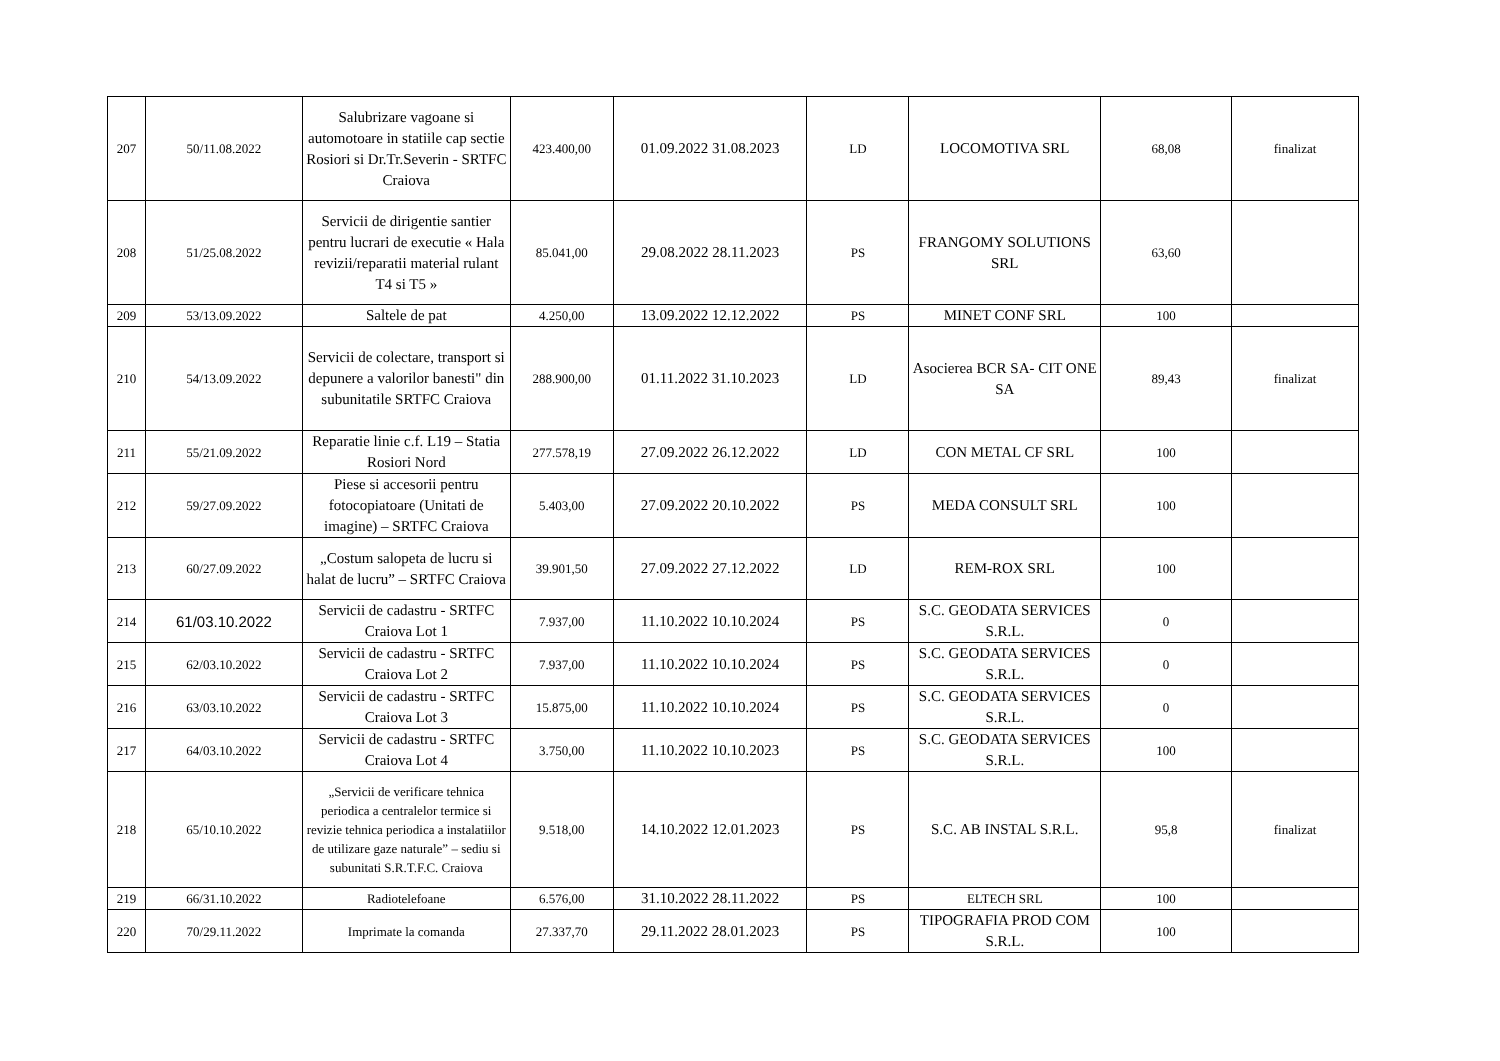| 207 | 50/11.08.2022 | Salubrizare vagoane si automotoare in statiile cap sectie Rosiori si Dr.Tr.Severin - SRTFC Craiova | 423.400,00 | 01.09.2022 31.08.2023 | LD | LOCOMOTIVA SRL | 68,08 | finalizat |
| 208 | 51/25.08.2022 | Servicii de dirigentie santier pentru lucrari de executie « Hala revizii/reparatii material rulant T4 si T5 » | 85.041,00 | 29.08.2022 28.11.2023 | PS | FRANGOMY SOLUTIONS SRL | 63,60 | |
| 209 | 53/13.09.2022 | Saltele de pat | 4.250,00 | 13.09.2022 12.12.2022 | PS | MINET CONF SRL | 100 | |
| 210 | 54/13.09.2022 | Servicii de colectare, transport si depunere a valorilor banesti" din subunitatile SRTFC Craiova | 288.900,00 | 01.11.2022 31.10.2023 | LD | Asocierea BCR SA- CIT ONE SA | 89,43 | finalizat |
| 211 | 55/21.09.2022 | Reparatie linie c.f. L19 – Statia Rosiori Nord | 277.578,19 | 27.09.2022 26.12.2022 | LD | CON METAL CF SRL | 100 | |
| 212 | 59/27.09.2022 | Piese si accesorii pentru fotocopiatoare (Unitati de imagine) – SRTFC Craiova | 5.403,00 | 27.09.2022 20.10.2022 | PS | MEDA CONSULT SRL | 100 | |
| 213 | 60/27.09.2022 | „Costum salopeta de lucru si halat de lucru” – SRTFC Craiova | 39.901,50 | 27.09.2022 27.12.2022 | LD | REM-ROX SRL | 100 | |
| 214 | 61/03.10.2022 | Servicii de cadastru - SRTFC Craiova Lot 1 | 7.937,00 | 11.10.2022 10.10.2024 | PS | S.C. GEODATA SERVICES S.R.L. | 0 | |
| 215 | 62/03.10.2022 | Servicii de cadastru - SRTFC Craiova Lot 2 | 7.937,00 | 11.10.2022 10.10.2024 | PS | S.C. GEODATA SERVICES S.R.L. | 0 | |
| 216 | 63/03.10.2022 | Servicii de cadastru - SRTFC Craiova Lot 3 | 15.875,00 | 11.10.2022 10.10.2024 | PS | S.C. GEODATA SERVICES S.R.L. | 0 | |
| 217 | 64/03.10.2022 | Servicii de cadastru - SRTFC Craiova Lot 4 | 3.750,00 | 11.10.2022 10.10.2023 | PS | S.C. GEODATA SERVICES S.R.L. | 100 | |
| 218 | 65/10.10.2022 | „Servicii de verificare tehnica periodica a centralelor termice si revizie tehnica periodica a instalatiilor de utilizare gaze naturale” – sediu si subunitati S.R.T.F.C. Craiova | 9.518,00 | 14.10.2022 12.01.2023 | PS | S.C. AB INSTAL S.R.L. | 95,8 | finalizat |
| 219 | 66/31.10.2022 | Radiotelefoane | 6.576,00 | 31.10.2022 28.11.2022 | PS | ELTECH SRL | 100 | |
| 220 | 70/29.11.2022 | Imprimate la comanda | 27.337,70 | 29.11.2022 28.01.2023 | PS | TIPOGRAFIA PROD COM S.R.L. | 100 | |